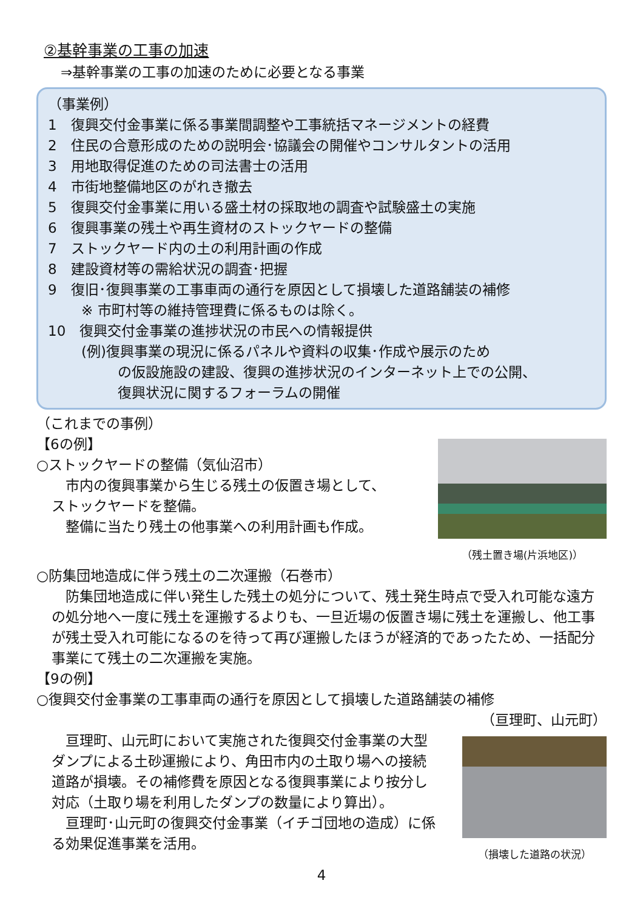②基幹事業の工事の加速
⇒基幹事業の工事の加速のために必要となる事業
（事業例）
1　復興交付金事業に係る事業間調整や工事統括マネージメントの経費
2　住民の合意形成のための説明会･協議会の開催やコンサルタントの活用
3　用地取得促進のための司法書士の活用
4　市街地整備地区のがれき撤去
5　復興交付金事業に用いる盛土材の採取地の調査や試験盛土の実施
6　復興事業の残土や再生資材のストックヤードの整備
7　ストックヤード内の土の利用計画の作成
8　建設資材等の需給状況の調査･把握
9　復旧･復興事業の工事車両の通行を原因として損壊した道路舗装の補修
※ 市町村等の維持管理費に係るものは除く。
10　復興交付金事業の進捗状況の市民への情報提供
(例)復興事業の現況に係るパネルや資料の収集･作成や展示のため
の仮設施設の建設、復興の進捗状況のインターネット上での公開、
復興状況に関するフォーラムの開催
（これまでの事例）
【6の例】
○ストックヤードの整備（気仙沼市）
　市内の復興事業から生じる残土の仮置き場として、
ストックヤードを整備。
　整備に当たり残土の他事業への利用計画も作成。
（残土置き場(片浜地区)）
○防集団地造成に伴う残土の二次運搬（石巻市）
　防集団地造成に伴い発生した残土の処分について、残土発生時点で受入れ可能な遠方の処分地へ一度に残土を運搬するよりも、一旦近場の仮置き場に残土を運搬し、他工事が残土受入れ可能になるのを待って再び運搬したほうが経済的であったため、一括配分事業にて残土の二次運搬を実施。
【9の例】
○復興交付金事業の工事車両の通行を原因として損壊した道路舗装の補修
（亘理町、山元町）
　亘理町、山元町において実施された復興交付金事業の大型ダンプによる土砂運搬により、角田市内の土取り場への接続道路が損壊。その補修費を原因となる復興事業により按分し対応（土取り場を利用したダンプの数量により算出）。
　亘理町･山元町の復興交付金事業（イチゴ団地の造成）に係る効果促進事業を活用。
（損壊した道路の状況）
4